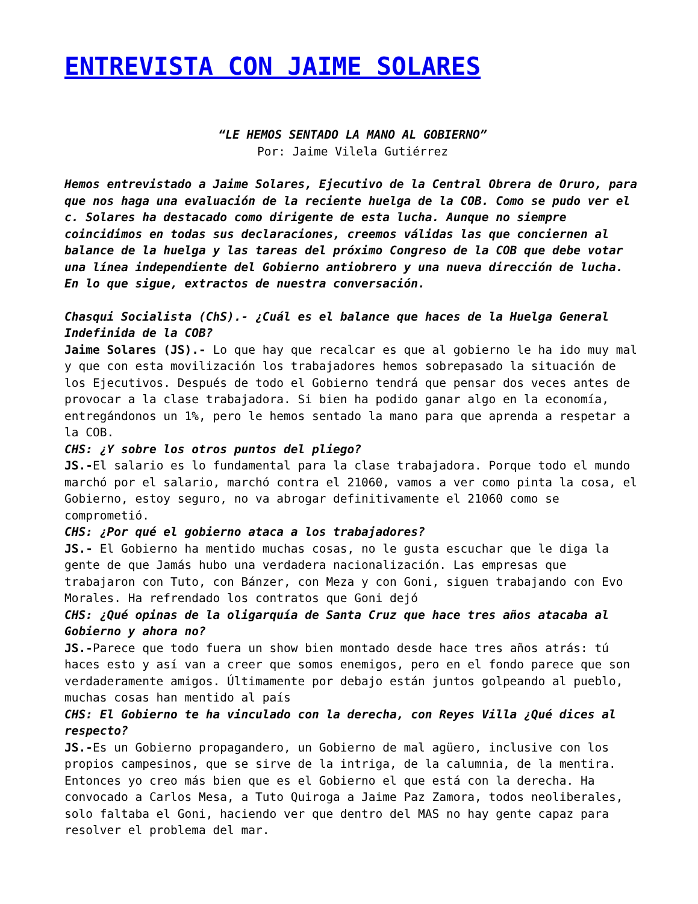ENTREVISTA CON JAIME SOLARES
“LE HEMOS SENTADO LA MANO AL GOBIERNO”
Por: Jaime Vilela Gutiérrez
Hemos entrevistado a Jaime Solares, Ejecutivo de la Central Obrera de Oruro, para que nos haga una evaluación de la reciente huelga de la COB. Como se pudo ver el c. Solares ha destacado como dirigente de esta lucha. Aunque no siempre coincidimos en todas sus declaraciones, creemos válidas las que conciernen al balance de la huelga y las tareas del próximo Congreso de la COB que debe votar una línea independiente del Gobierno antiobrero y una nueva dirección de lucha. En lo que sigue, extractos de nuestra conversación.
Chasqui Socialista (ChS).- ¿Cuál es el balance que haces de la Huelga General Indefinida de la COB?
Jaime Solares (JS).- Lo que hay que recalcar es que al gobierno le ha ido muy mal y que con esta movilización los trabajadores hemos sobrepasado la situación de los Ejecutivos. Después de todo el Gobierno tendrá que pensar dos veces antes de provocar a la clase trabajadora. Si bien ha podido ganar algo en la economía, entregándonos un 1%, pero le hemos sentado la mano para que aprenda a respetar a la COB.
CHS: ¿Y sobre los otros puntos del pliego?
JS.-El salario es lo fundamental para la clase trabajadora. Porque todo el mundo marchó por el salario, marchó contra el 21060, vamos a ver como pinta la cosa, el Gobierno, estoy seguro, no va abrogar definitivamente el 21060 como se comprometió.
CHS: ¿Por qué el gobierno ataca a los trabajadores?
JS.- El Gobierno ha mentido muchas cosas, no le gusta escuchar que le diga la gente de que Jamás hubo una verdadera nacionalización. Las empresas que trabajaron con Tuto, con Bánzer, con Meza y con Goni, siguen trabajando con Evo Morales. Ha refrendado los contratos que Goni dejó
CHS: ¿Qué opinas de la oligarquía de Santa Cruz que hace tres años atacaba al Gobierno y ahora no?
JS.-Parece que todo fuera un show bien montado desde hace tres años atrás: tú haces esto y así van a creer que somos enemigos, pero en el fondo parece que son verdaderamente amigos. Últimamente por debajo están juntos golpeando al pueblo, muchas cosas han mentido al país
CHS: El Gobierno te ha vinculado con la derecha, con Reyes Villa ¿Qué dices al respecto?
JS.-Es un Gobierno propagandero, un Gobierno de mal agüero, inclusive con los propios campesinos, que se sirve de la intriga, de la calumnia, de la mentira. Entonces yo creo más bien que es el Gobierno el que está con la derecha. Ha convocado a Carlos Mesa, a Tuto Quiroga a Jaime Paz Zamora, todos neoliberales, solo faltaba el Goni, haciendo ver que dentro del MAS no hay gente capaz para resolver el problema del mar.